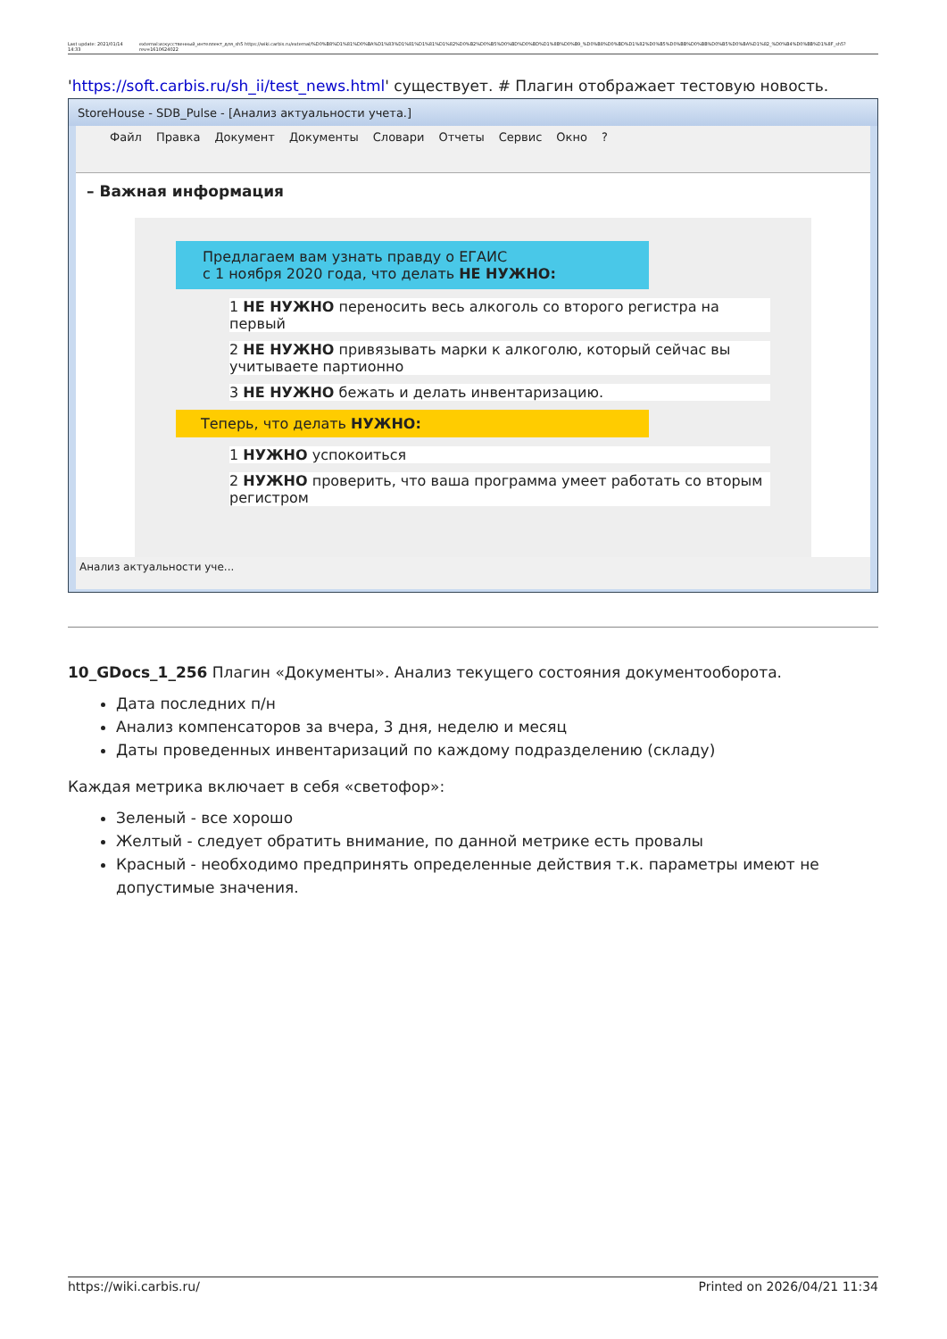Last update: 2021/01/14 14:33 external:искусственный_интеллект_для_sh5 https://wiki.carbis.ru/external/%D0%B8%D1%81%D0%BA%D1%83%D1%81%D1%81%D1%82%D0%B2%D0%B5%D0%BD%D0%BD%D1%8B%D0%B9_%D0%B8%D0%BD%D1%82%D0%B5%D0%BB%D0%BB%D0%B5%D0%BA%D1%82_%D0%B4%D0%BB%D1%8F_sh5?rev=1610624022
'https://soft.carbis.ru/sh_ii/test_news.html' существует. # Плагин отображает тестовую новость.
StoreHouse - SDB_Pulse - [Анализ актуальности учета.]
Файл Правка Документ Документы Словари Отчеты Сервис Окно?
– Важная информация
Предлагаем вам узнать правду о ЕГАИС
с 1 ноября 2020 года, что делать НЕ НУЖНО:
1 НЕ НУЖНО переносить весь алкоголь со второго регистра на первый
2 НЕ НУЖНО привязывать марки к алкоголю, который сейчас вы учитываете партионно
3 НЕ НУЖНО бежать и делать инвентаризацию.
Теперь, что делать НУЖНО:
1 НУЖНО успокоиться
2 НУЖНО проверить, что ваша программа умеет работать со вторым регистром
Анализ актуальности уче...
10_GDocs_1_256 Плагин «Документы». Анализ текущего состояния документооборота.
Дата последних п/н
Анализ компенсаторов за вчера, 3 дня, неделю и месяц
Даты проведенных инвентаризаций по каждому подразделению (складу)
Каждая метрика включает в себя «светофор»:
Зеленый - все хорошо
Желтый - следует обратить внимание, по данной метрике есть провалы
Красный - необходимо предпринять определенные действия т.к. параметры имеют не допустимые значения.
https://wiki.carbis.ru/ Printed on 2026/04/21 11:34